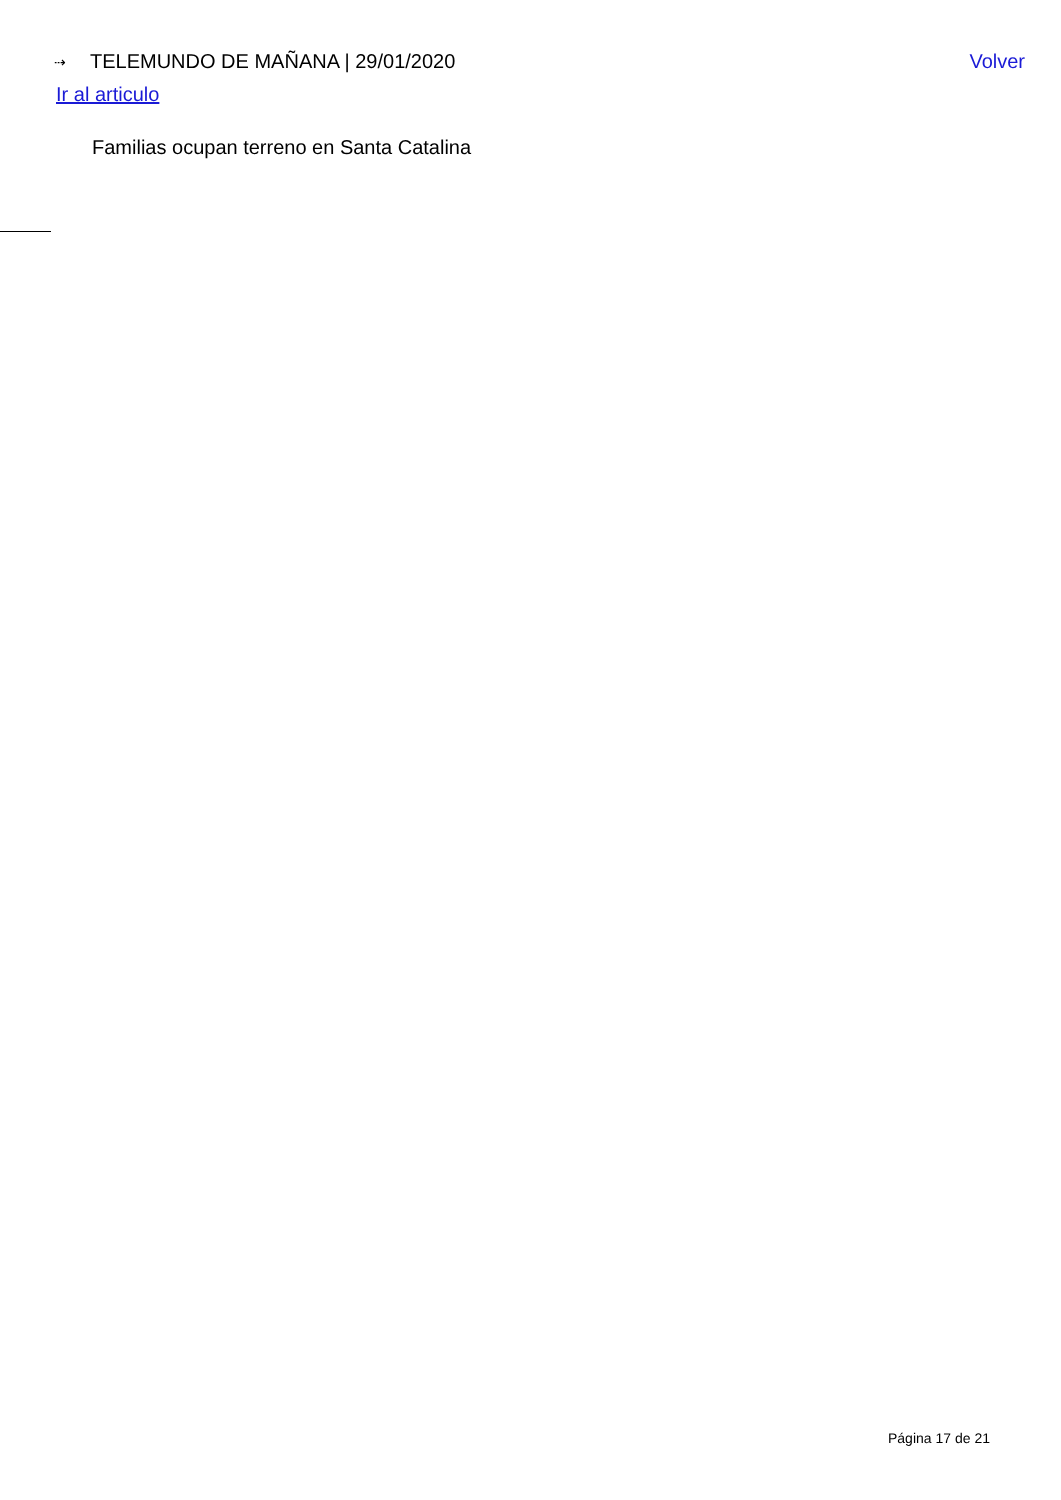⇢ TELEMUNDO DE MAÑANA | 29/01/2020
Volver
Ir al articulo
Familias ocupan terreno en Santa Catalina
Página 17 de 21